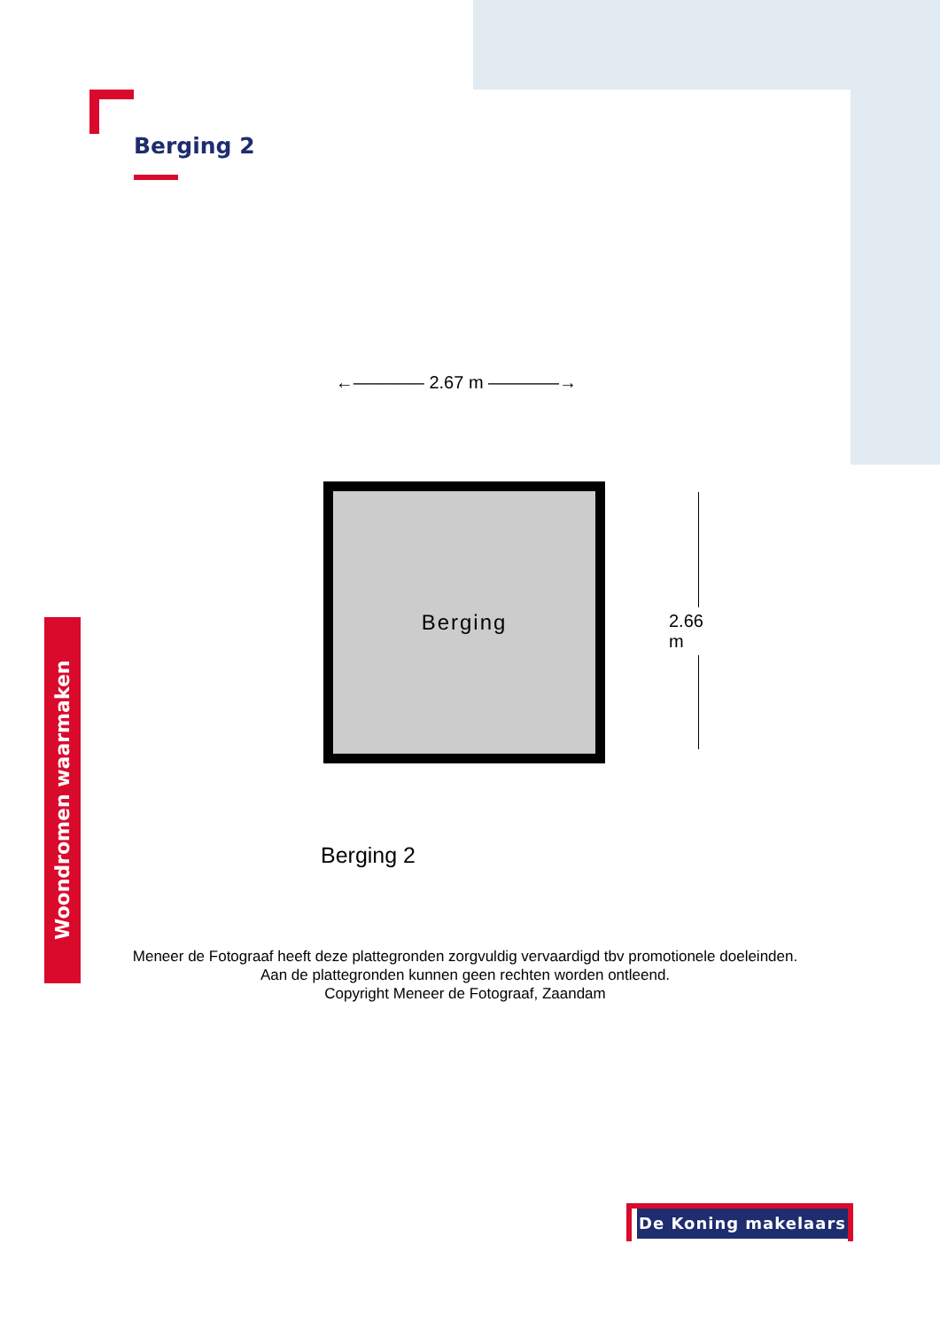Berging 2
Woondromen waarmaken
←———— 2.67 m ————→
Berging
2.66 m
Berging 2
Meneer de Fotograaf heeft deze plattegronden zorgvuldig vervaardigd tbv promotionele doeleinden.
Aan de plattegronden kunnen geen rechten worden ontleend.
Copyright Meneer de Fotograaf, Zaandam
De Koning makelaars